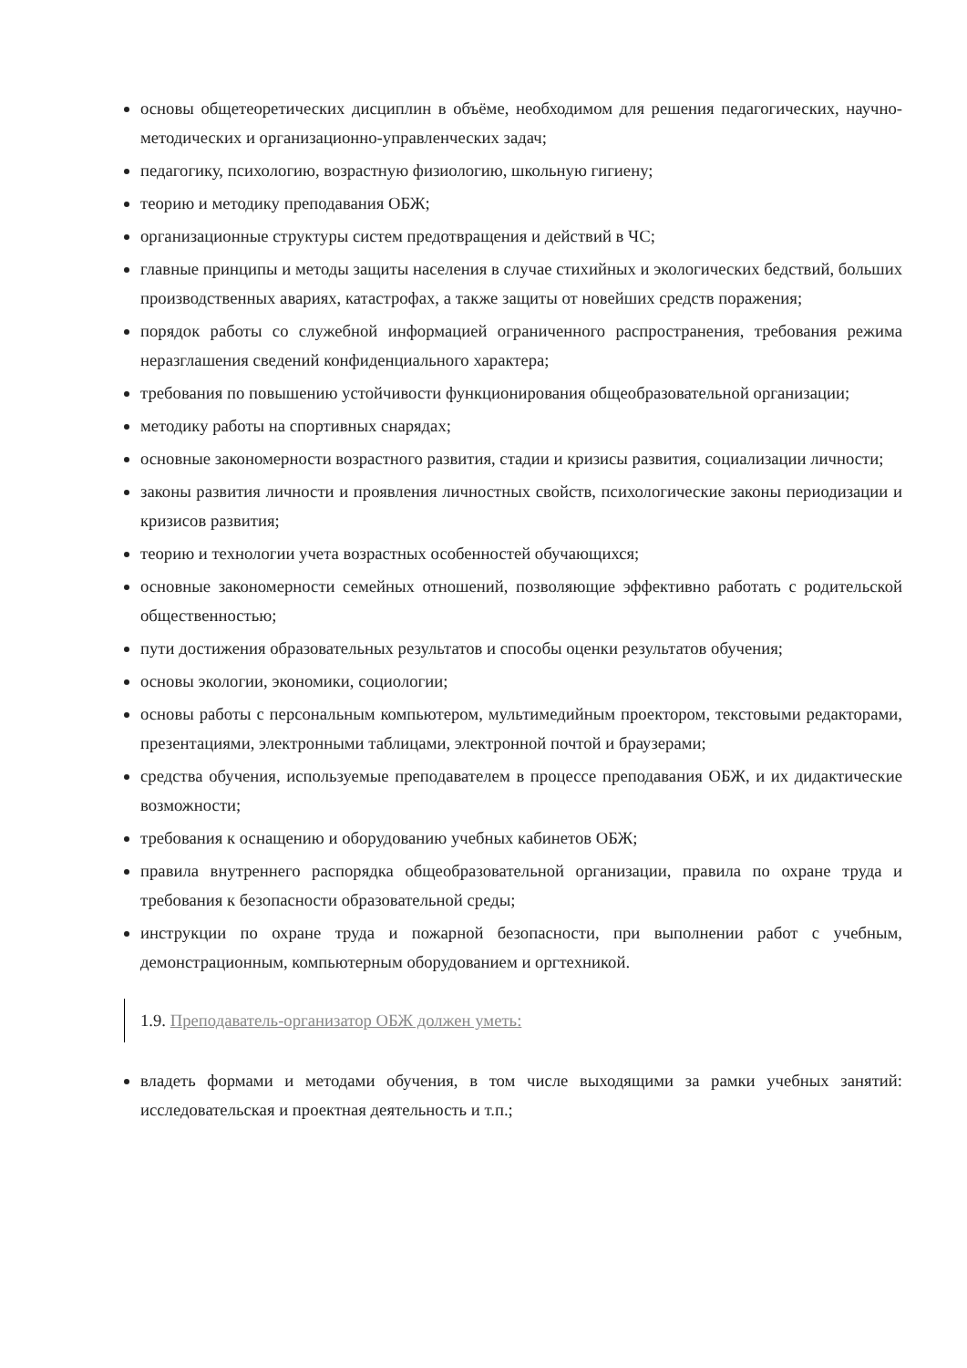основы общетеоретических дисциплин в объёме, необходимом для решения педагогических, научно-методических и организационно-управленческих задач;
педагогику, психологию, возрастную физиологию, школьную гигиену;
теорию и методику преподавания ОБЖ;
организационные структуры систем предотвращения и действий в ЧС;
главные принципы и методы защиты населения в случае стихийных и экологических бедствий, больших производственных авариях, катастрофах, а также защиты от новейших средств поражения;
порядок работы со служебной информацией ограниченного распространения, требования режима неразглашения сведений конфиденциального характера;
требования по повышению устойчивости функционирования общеобразовательной организации;
методику работы на спортивных снарядах;
основные закономерности возрастного развития, стадии и кризисы развития, социализации личности;
законы развития личности и проявления личностных свойств, психологические законы периодизации и кризисов развития;
теорию и технологии учета возрастных особенностей обучающихся;
основные закономерности семейных отношений, позволяющие эффективно работать с родительской общественностью;
пути достижения образовательных результатов и способы оценки результатов обучения;
основы экологии, экономики, социологии;
основы работы с персональным компьютером, мультимедийным проектором, текстовыми редакторами, презентациями, электронными таблицами, электронной почтой и браузерами;
средства обучения, используемые преподавателем в процессе преподавания ОБЖ, и их дидактические возможности;
требования к оснащению и оборудованию учебных кабинетов ОБЖ;
правила внутреннего распорядка общеобразовательной организации, правила по охране труда и требования к безопасности образовательной среды;
инструкции по охране труда и пожарной безопасности, при выполнении работ с учебным, демонстрационным, компьютерным оборудованием и оргтехникой.
1.9. Преподаватель-организатор ОБЖ должен уметь:
владеть формами и методами обучения, в том числе выходящими за рамки учебных занятий: исследовательская и проектная деятельность и т.п.;